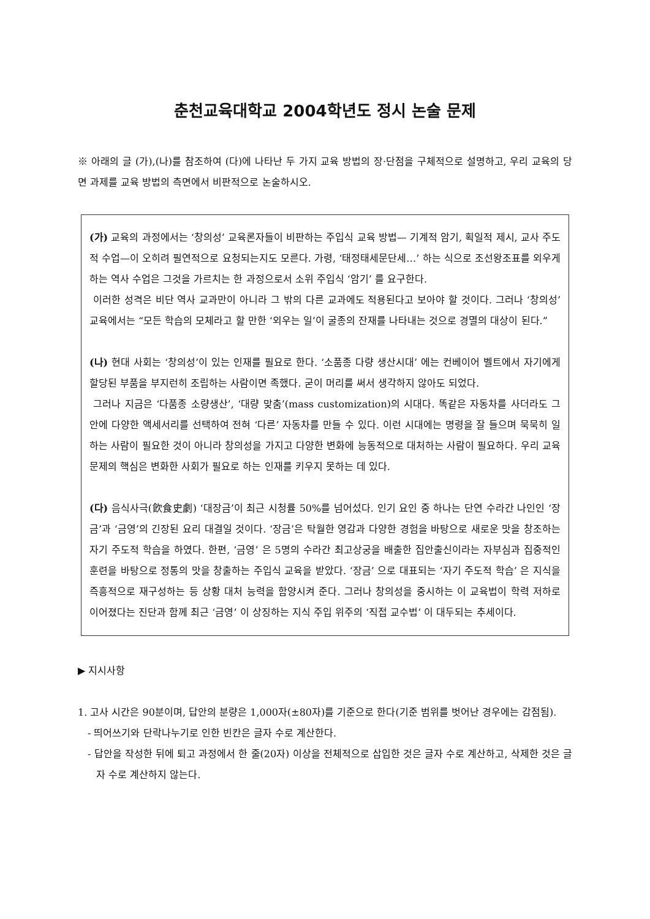춘천교육대학교 2004학년도 정시 논술 문제
※ 아래의 글 (가),(나)를 참조하여 (다)에 나타난 두 가지 교육 방법의 장·단점을 구체적으로 설명하고, 우리 교육의 당면 과제를 교육 방법의 측면에서 비판적으로 논술하시오.
(가) 교육의 과정에서는 ‘창의성’ 교육론자들이 비판하는 주입식 교육 방법— 기계적 암기, 획일적 제시, 교사 주도적 수업—이 오히려 필연적으로 요청되는지도 모른다. 가령, ‘태정태세문단세…’ 하는 식으로 조선왕조표를 외우게 하는 역사 수업은 그것을 가르치는 한 과정으로서 소위 주입식 ‘암기’ 를 요구한다.
이러한 성격은 비단 역사 교과만이 아니라 그 밖의 다른 교과에도 적용된다고 보아야 할 것이다. 그러나 ‘창의성’교육에서는 “모든 학습의 모체라고 할 만한 ‘외우는 일’이 굴종의 잔재를 나타내는 것으로 경멸의 대상이 된다.”
(나) 현대 사회는 ‘창의성’이 있는 인재를 필요로 한다. ‘소품종 다량 생산시대’ 에는 컨베이어 벨트에서 자기에게 할당된 부품을 부지런히 조립하는 사람이면 족했다. 굳이 머리를 써서 생각하지 않아도 되었다.
그러나 지금은 ‘다품종 소량생산’, ‘대량 맞춤’(mass customization)의 시대다. 똑같은 자동차를 사더라도 그 안에 다양한 액세서리를 선택하여 전혀 ‘다른’ 자동차를 만들 수 있다. 이런 시대에는 명령을 잘 들으며 묵묵히 일하는 사람이 필요한 것이 아니라 창의성을 가지고 다양한 변화에 능동적으로 대처하는 사람이 필요하다. 우리 교육 문제의 핵심은 변화한 사회가 필요로 하는 인재를 키우지 못하는 데 있다.
(다) 음식사극(飮食史劇) ‘대장금’이 최근 시청률 50%를 넘어섰다. 인기 요인 중 하나는 단연 수라간 나인인 ‘장금’과 ‘금영’의 긴장된 요리 대결일 것이다. ‘장금’은 탁월한 영감과 다양한 경험을 바탕으로 새로운 맛을 창조하는 자기 주도적 학습을 하였다. 한편, ‘금영’ 은 5명의 수라간 최고상궁을 배출한 집안출신이라는 자부심과 집중적인 훈련을 바탕으로 정통의 맛을 창출하는 주입식 교육을 받았다. ‘장금’ 으로 대표되는 ‘자기 주도적 학습’ 은 지식을 즉흥적으로 재구성하는 등 상황 대처 능력을 함양시켜 준다. 그러나 창의성을 중시하는 이 교육법이 학력 저하로 이어졌다는 진단과 함께 최근 ‘금영’ 이 상징하는 지식 주입 위주의 ‘직접 교수법’ 이 대두되는 추세이다.
▶ 지시사항
1. 고사 시간은 90분이며, 답안의 분량은 1,000자(±80자)를 기준으로 한다(기준 범위를 벗어난 경우에는 감점됨).
- 띄어쓰기와 단락나누기로 인한 빈칸은 글자 수로 계산한다.
- 답안을 작성한 뒤에 퇴고 과정에서 한 줄(20자) 이상을 전체적으로 삽입한 것은 글자 수로 계산하고, 삭제한 것은 글자 수로 계산하지 않는다.